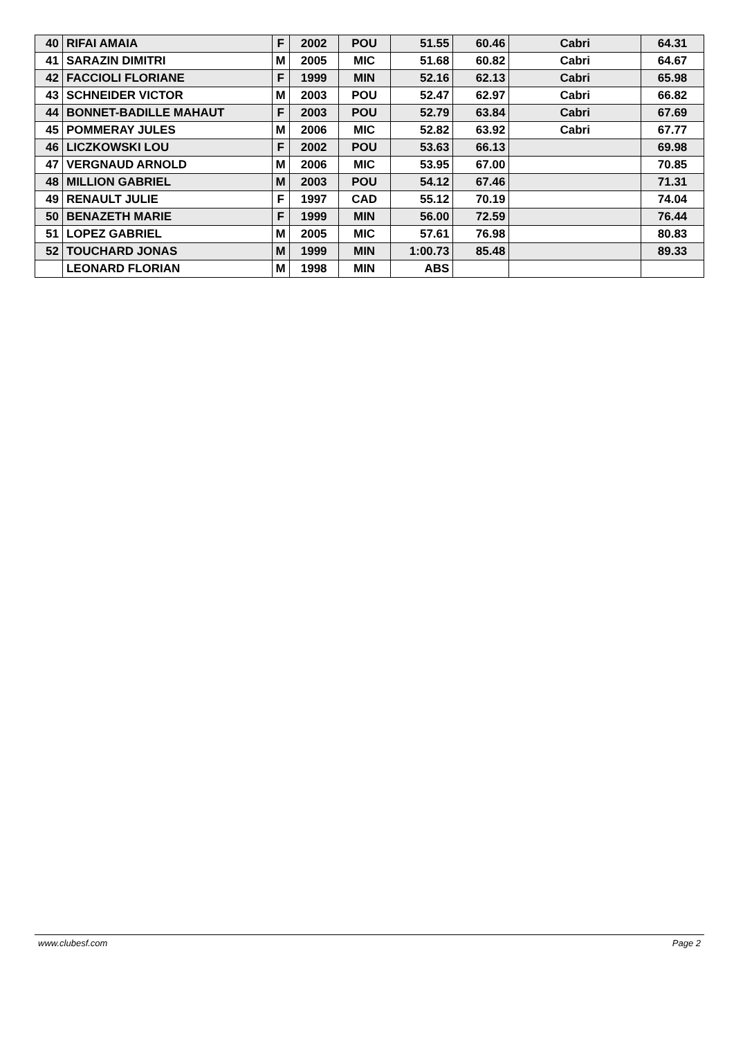| 40 | RIFAI AMAIA | F | 2002 | POU | 51.55 | 60.46 | Cabri | 64.31 |
| 41 | SARAZIN DIMITRI | M | 2005 | MIC | 51.68 | 60.82 | Cabri | 64.67 |
| 42 | FACCIOLI FLORIANE | F | 1999 | MIN | 52.16 | 62.13 | Cabri | 65.98 |
| 43 | SCHNEIDER VICTOR | M | 2003 | POU | 52.47 | 62.97 | Cabri | 66.82 |
| 44 | BONNET-BADILLE MAHAUT | F | 2003 | POU | 52.79 | 63.84 | Cabri | 67.69 |
| 45 | POMMERAY JULES | M | 2006 | MIC | 52.82 | 63.92 | Cabri | 67.77 |
| 46 | LICZKOWSKI LOU | F | 2002 | POU | 53.63 | 66.13 | | 69.98 |
| 47 | VERGNAUD ARNOLD | M | 2006 | MIC | 53.95 | 67.00 | | 70.85 |
| 48 | MILLION GABRIEL | M | 2003 | POU | 54.12 | 67.46 | | 71.31 |
| 49 | RENAULT JULIE | F | 1997 | CAD | 55.12 | 70.19 | | 74.04 |
| 50 | BENAZETH MARIE | F | 1999 | MIN | 56.00 | 72.59 | | 76.44 |
| 51 | LOPEZ GABRIEL | M | 2005 | MIC | 57.61 | 76.98 | | 80.83 |
| 52 | TOUCHARD JONAS | M | 1999 | MIN | 1:00.73 | 85.48 | | 89.33 |
| | LEONARD FLORIAN | M | 1998 | MIN | ABS | | | |
www.clubesf.com Page 2